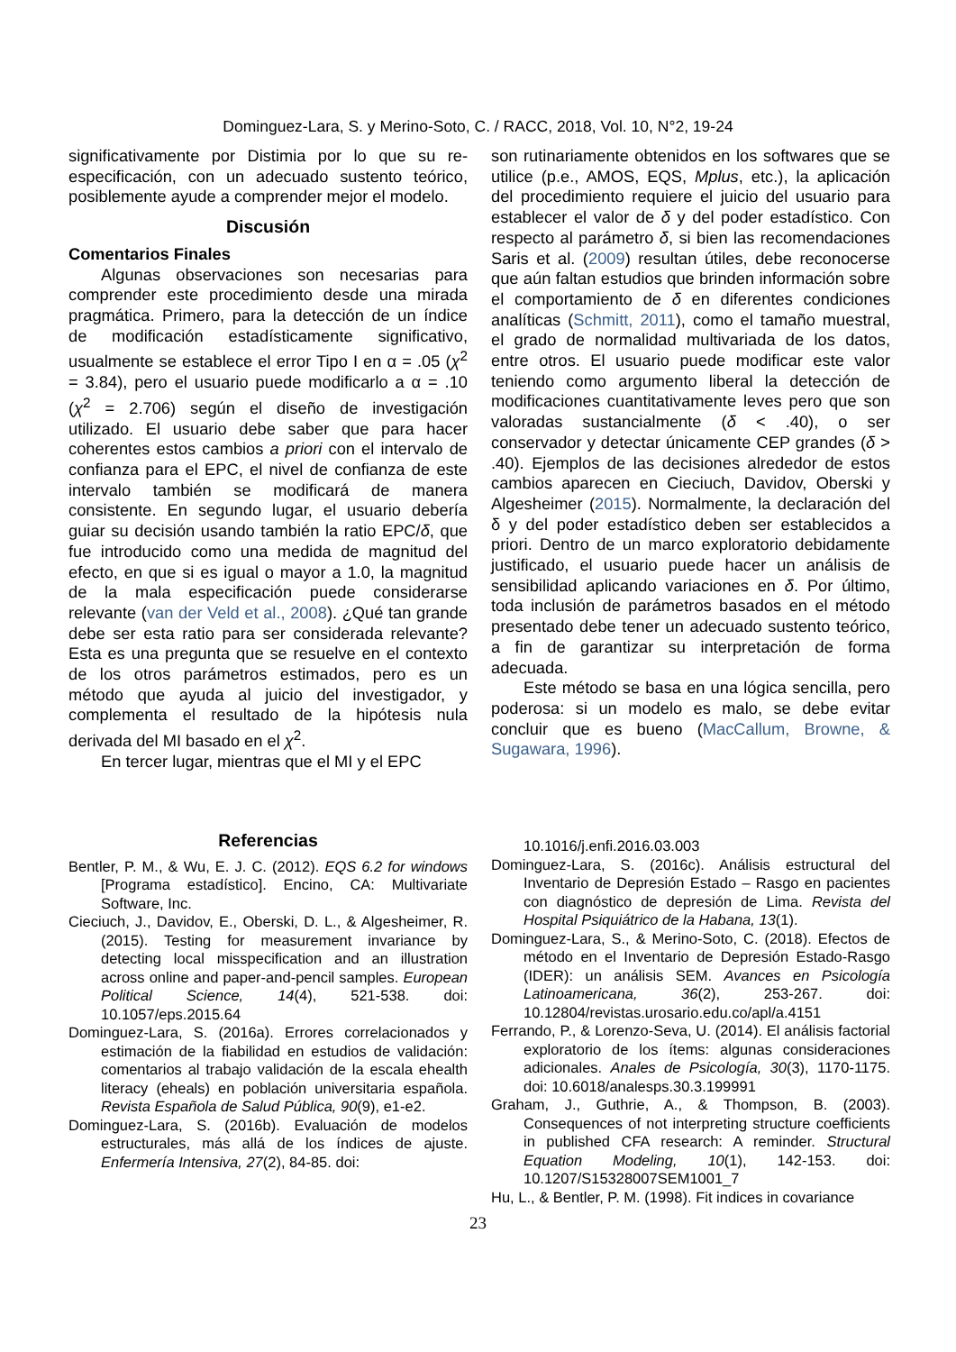Dominguez-Lara, S. y Merino-Soto, C. / RACC, 2018, Vol. 10, N°2, 19-24
significativamente por Distimia por lo que su re-especificación, con un adecuado sustento teórico, posiblemente ayude a comprender mejor el modelo.
Discusión
Comentarios Finales
Algunas observaciones son necesarias para comprender este procedimiento desde una mirada pragmática. Primero, para la detección de un índice de modificación estadísticamente significativo, usualmente se establece el error Tipo I en α = .05 (χ<sup>2</sup> = 3.84), pero el usuario puede modificarlo a α = .10 (χ<sup>2</sup> = 2.706) según el diseño de investigación utilizado. El usuario debe saber que para hacer coherentes estos cambios a priori con el intervalo de confianza para el EPC, el nivel de confianza de este intervalo también se modificará de manera consistente. En segundo lugar, el usuario debería guiar su decisión usando también la ratio EPC/δ, que fue introducido como una medida de magnitud del efecto, en que si es igual o mayor a 1.0, la magnitud de la mala especificación puede considerarse relevante (van der Veld et al., 2008). ¿Qué tan grande debe ser esta ratio para ser considerada relevante? Esta es una pregunta que se resuelve en el contexto de los otros parámetros estimados, pero es un método que ayuda al juicio del investigador, y complementa el resultado de la hipótesis nula derivada del MI basado en el χ<sup>2</sup>.
En tercer lugar, mientras que el MI y el EPC
son rutinariamente obtenidos en los softwares que se utilice (p.e., AMOS, EQS, Mplus, etc.), la aplicación del procedimiento requiere el juicio del usuario para establecer el valor de δ y del poder estadístico. Con respecto al parámetro δ, si bien las recomendaciones Saris et al. (2009) resultan útiles, debe reconocerse que aún faltan estudios que brinden información sobre el comportamiento de δ en diferentes condiciones analíticas (Schmitt, 2011), como el tamaño muestral, el grado de normalidad multivariada de los datos, entre otros. El usuario puede modificar este valor teniendo como argumento liberal la detección de modificaciones cuantitativamente leves pero que son valoradas sustancialmente (δ < .40), o ser conservador y detectar únicamente CEP grandes (δ > .40). Ejemplos de las decisiones alrededor de estos cambios aparecen en Cieciuch, Davidov, Oberski y Algesheimer (2015). Normalmente, la declaración del δ y del poder estadístico deben ser establecidos a priori. Dentro de un marco exploratorio debidamente justificado, el usuario puede hacer un análisis de sensibilidad aplicando variaciones en δ. Por último, toda inclusión de parámetros basados en el método presentado debe tener un adecuado sustento teórico, a fin de garantizar su interpretación de forma adecuada.
Este método se basa en una lógica sencilla, pero poderosa: si un modelo es malo, se debe evitar concluir que es bueno (MacCallum, Browne, & Sugawara, 1996).
Referencias
Bentler, P. M., & Wu, E. J. C. (2012). EQS 6.2 for windows [Programa estadístico]. Encino, CA: Multivariate Software, Inc.
Cieciuch, J., Davidov, E., Oberski, D. L., & Algesheimer, R. (2015). Testing for measurement invariance by detecting local misspecification and an illustration across online and paper-and-pencil samples. European Political Science, 14(4), 521-538. doi: 10.1057/eps.2015.64
Dominguez-Lara, S. (2016a). Errores correlacionados y estimación de la fiabilidad en estudios de validación: comentarios al trabajo validación de la escala ehealth literacy (eheals) en población universitaria española. Revista Española de Salud Pública, 90(9), e1-e2.
Dominguez-Lara, S. (2016b). Evaluación de modelos estructurales, más allá de los índices de ajuste. Enfermería Intensiva, 27(2), 84-85. doi:
10.1016/j.enfi.2016.03.003
Dominguez-Lara, S. (2016c). Análisis estructural del Inventario de Depresión Estado – Rasgo en pacientes con diagnóstico de depresión de Lima. Revista del Hospital Psiquiátrico de la Habana, 13(1).
Dominguez-Lara, S., & Merino-Soto, C. (2018). Efectos de método en el Inventario de Depresión Estado-Rasgo (IDER): un análisis SEM. Avances en Psicología Latinoamericana, 36(2), 253-267. doi: 10.12804/revistas.urosario.edu.co/apl/a.4151
Ferrando, P., & Lorenzo-Seva, U. (2014). El análisis factorial exploratorio de los ítems: algunas consideraciones adicionales. Anales de Psicología, 30(3), 1170-1175. doi: 10.6018/analesps.30.3.199991
Graham, J., Guthrie, A., & Thompson, B. (2003). Consequences of not interpreting structure coefficients in published CFA research: A reminder. Structural Equation Modeling, 10(1), 142-153. doi: 10.1207/S15328007SEM1001_7
Hu, L., & Bentler, P. M. (1998). Fit indices in covariance
23